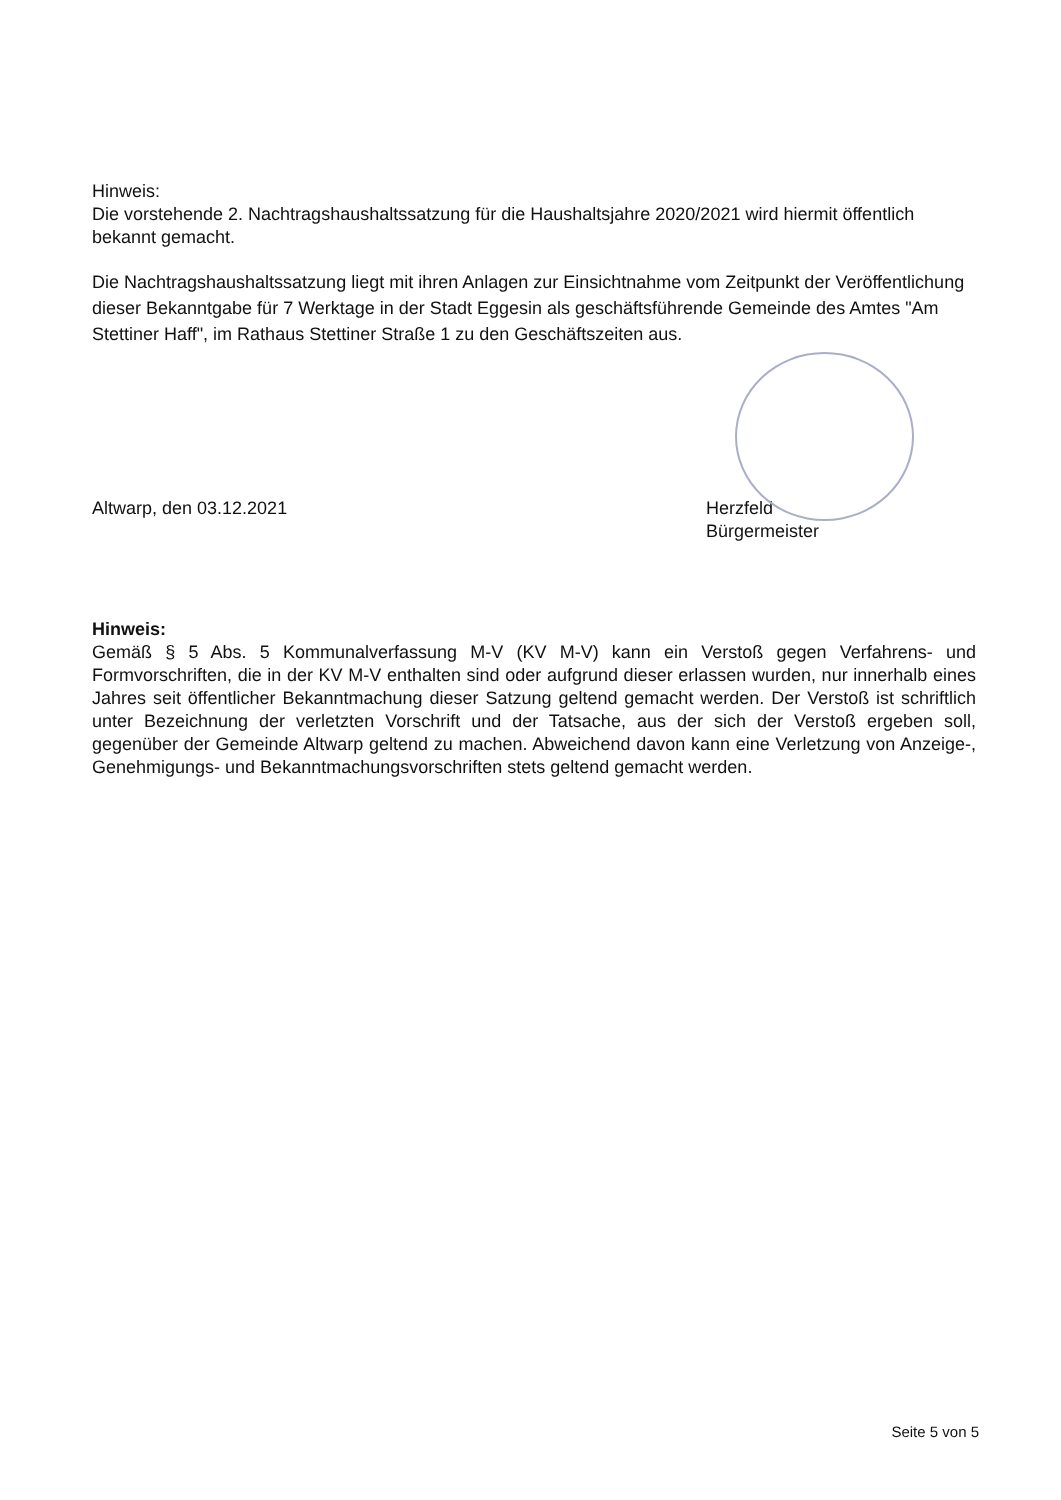Hinweis:
Die vorstehende 2. Nachtragshaushaltssatzung für die Haushaltsjahre 2020/2021 wird hiermit öffentlich bekannt gemacht.
Die Nachtragshaushaltssatzung liegt mit ihren Anlagen zur Einsichtnahme vom Zeitpunkt der Veröffentlichung dieser Bekanntgabe für 7 Werktage in der Stadt Eggesin als geschäftsführende Gemeinde des Amtes "Am Stettiner Haff", im Rathaus Stettiner Straße 1 zu den Geschäftszeiten aus.
Altwarp, den 03.12.2021 Herzfeld
Bürgermeister
Hinweis:
Gemäß § 5 Abs. 5 Kommunalverfassung M-V (KV M-V) kann ein Verstoß gegen Verfahrens- und Formvorschriften, die in der KV M-V enthalten sind oder aufgrund dieser erlassen wurden, nur innerhalb eines Jahres seit öffentlicher Bekanntmachung dieser Satzung geltend gemacht werden. Der Verstoß ist schriftlich unter Bezeichnung der verletzten Vorschrift und der Tatsache, aus der sich der Verstoß ergeben soll, gegenüber der Gemeinde Altwarp geltend zu machen. Abweichend davon kann eine Verletzung von Anzeige-, Genehmigungs- und Bekanntmachungsvorschriften stets geltend gemacht werden.
Seite 5 von 5